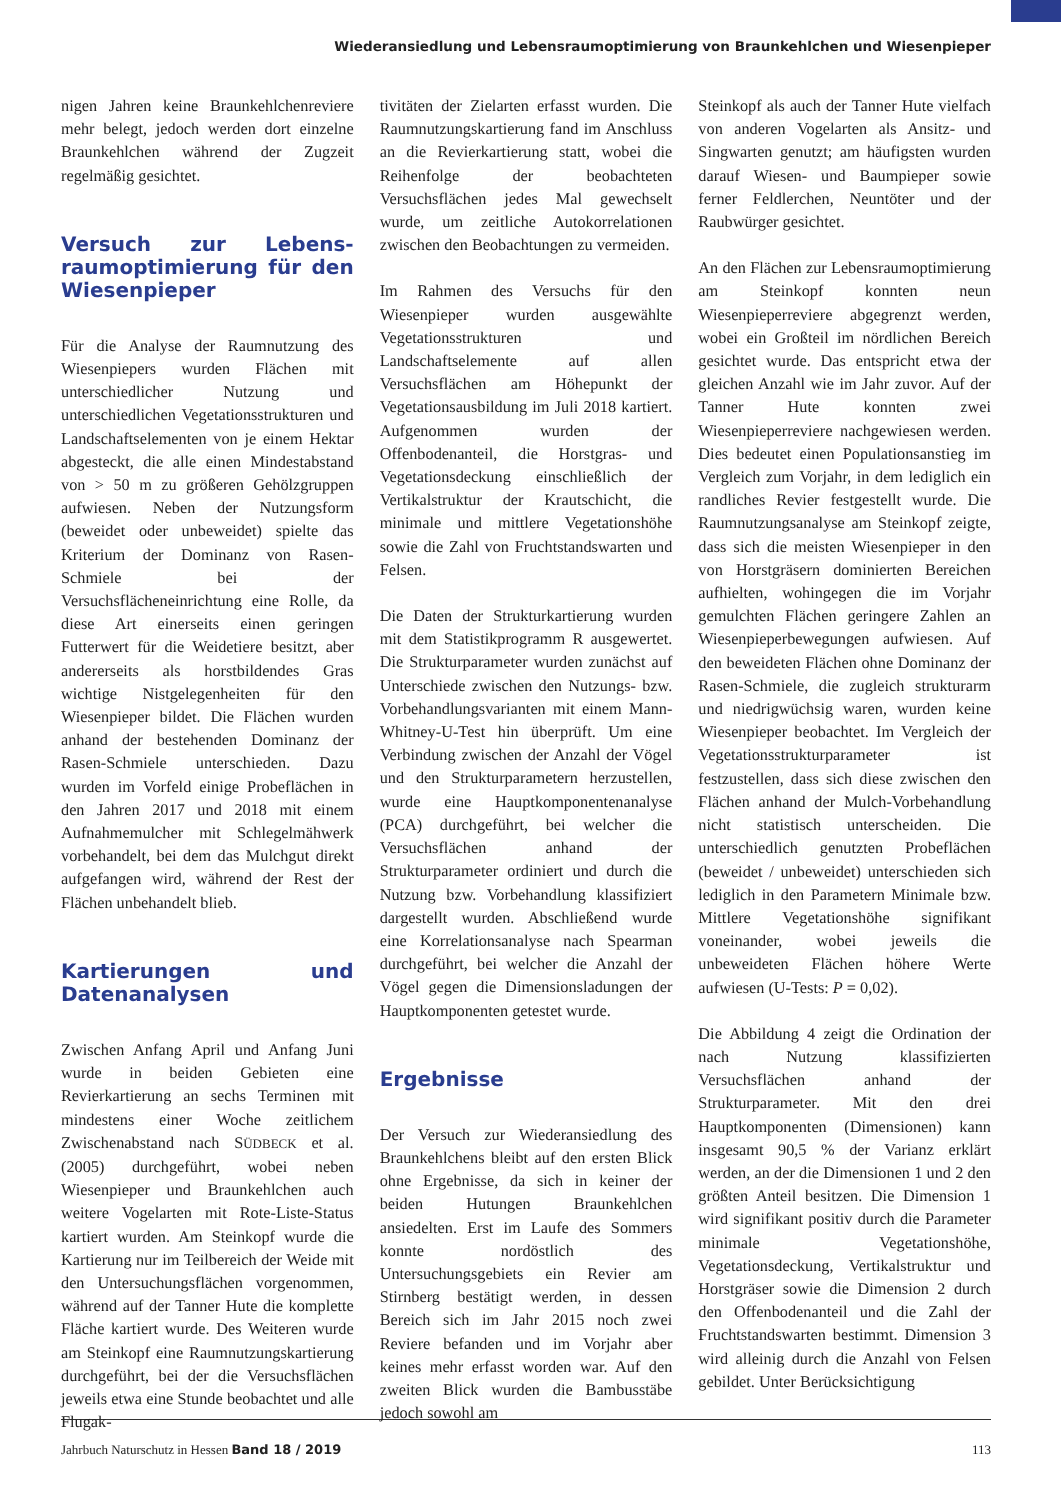Wiederansiedlung und Lebensraumoptimierung von Braunkehlchen und Wiesenpieper
nigen Jahren keine Braunkehlchenreviere mehr belegt, jedoch werden dort einzelne Braunkehlchen während der Zugzeit regelmäßig gesichtet.
Versuch zur Lebens­raumoptimierung für den Wiesenpieper
Für die Analyse der Raumnutzung des Wiesenpiepers wurden Flächen mit unterschiedlicher Nutzung und unterschiedlichen Vegetationsstrukturen und Landschaftselementen von je einem Hektar abgesteckt, die alle einen Mindestabstand von > 50 m zu größeren Gehölzgruppen aufwiesen. Neben der Nutzungsform (beweidet oder unbeweidet) spielte das Kriterium der Dominanz von Rasen-Schmiele bei der Versuchsflächeneinrichtung eine Rolle, da diese Art einerseits einen geringen Futterwert für die Weidetiere besitzt, aber andererseits als horstbildendes Gras wichtige Nistgelegenheiten für den Wiesenpieper bildet. Die Flächen wurden anhand der bestehenden Dominanz der Rasen-Schmiele unterschieden. Dazu wurden im Vorfeld einige Probeflächen in den Jahren 2017 und 2018 mit einem Aufnahmemulcher mit Schlegelmähwerk vorbehandelt, bei dem das Mulchgut direkt aufgefangen wird, während der Rest der Flächen unbehandelt blieb.
Kartierungen und Datenanalysen
Zwischen Anfang April und Anfang Juni wurde in beiden Gebieten eine Revierkartierung an sechs Terminen mit mindestens einer Woche zeitlichem Zwischenabstand nach SÜDBECK et al. (2005) durchgeführt, wobei neben Wiesenpieper und Braunkehlchen auch weitere Vogelarten mit Rote-Liste-Status kartiert wurden. Am Steinkopf wurde die Kartierung nur im Teilbereich der Weide mit den Untersuchungsflächen vorgenommen, während auf der Tanner Hute die komplette Fläche kartiert wurde. Des Weiteren wurde am Steinkopf eine Raumnutzungskartierung durchgeführt, bei der die Versuchsflächen jeweils etwa eine Stunde beobachtet und alle Flugak-
tivitäten der Zielarten erfasst wurden. Die Raumnutzungskartierung fand im Anschluss an die Revierkartierung statt, wobei die Reihenfolge der beobachteten Versuchsflächen jedes Mal gewechselt wurde, um zeitliche Autokorrelationen zwischen den Beobachtungen zu vermeiden.
Im Rahmen des Versuchs für den Wiesenpieper wurden ausgewählte Vegetationsstrukturen und Landschaftselemente auf allen Versuchsflächen am Höhepunkt der Vegetationsausbildung im Juli 2018 kartiert. Aufgenommen wurden der Offenbodenanteil, die Horstgras- und Vegetationsdeckung einschließlich der Vertikalstruktur der Krautschicht, die minimale und mittlere Vegetationshöhe sowie die Zahl von Fruchtstandswarten und Felsen.
Die Daten der Strukturkartierung wurden mit dem Statistikprogramm R ausgewertet. Die Strukturparameter wurden zunächst auf Unterschiede zwischen den Nutzungs- bzw. Vorbehandlungsvarianten mit einem Mann-Whitney-U-Test hin überprüft. Um eine Verbindung zwischen der Anzahl der Vögel und den Strukturparametern herzustellen, wurde eine Hauptkomponentenanalyse (PCA) durchgeführt, bei welcher die Versuchsflächen anhand der Strukturparameter ordiniert und durch die Nutzung bzw. Vorbehandlung klassifiziert dargestellt wurden. Abschließend wurde eine Korrelationsanalyse nach Spearman durchgeführt, bei welcher die Anzahl der Vögel gegen die Dimensionsladungen der Hauptkomponenten getestet wurde.
Ergebnisse
Der Versuch zur Wiederansiedlung des Braunkehlchens bleibt auf den ersten Blick ohne Ergebnisse, da sich in keiner der beiden Hutungen Braunkehlchen ansiedelten. Erst im Laufe des Sommers konnte nordöstlich des Untersuchungsgebiets ein Revier am Stirnberg bestätigt werden, in dessen Bereich sich im Jahr 2015 noch zwei Reviere befanden und im Vorjahr aber keines mehr erfasst worden war. Auf den zweiten Blick wurden die Bambusstäbe jedoch sowohl am
Steinkopf als auch der Tanner Hute vielfach von anderen Vogelarten als Ansitz- und Singwarten genutzt; am häufigsten wurden darauf Wiesen- und Baumpieper sowie ferner Feldlerchen, Neuntöter und der Raubwürger gesichtet.
An den Flächen zur Lebensraumoptimierung am Steinkopf konnten neun Wiesenpieperreviere abgegrenzt werden, wobei ein Großteil im nördlichen Bereich gesichtet wurde. Das entspricht etwa der gleichen Anzahl wie im Jahr zuvor. Auf der Tanner Hute konnten zwei Wiesenpieperreviere nachgewiesen werden. Dies bedeutet einen Populationsanstieg im Vergleich zum Vorjahr, in dem lediglich ein randliches Revier festgestellt wurde. Die Raumnutzungsanalyse am Steinkopf zeigte, dass sich die meisten Wiesenpieper in den von Horstgräsern dominierten Bereichen aufhielten, wohingegen die im Vorjahr gemulchten Flächen geringere Zahlen an Wiesenpieperbewegungen aufwiesen. Auf den beweideten Flächen ohne Dominanz der Rasen-Schmiele, die zugleich strukturarm und niedrigwüchsig waren, wurden keine Wiesenpieper beobachtet. Im Vergleich der Vegetationsstrukturparameter ist festzustellen, dass sich diese zwischen den Flächen anhand der Mulch-Vorbehandlung nicht statistisch unterscheiden. Die unterschiedlich genutzten Probeflächen (beweidet / unbeweidet) unterschieden sich lediglich in den Parametern Minimale bzw. Mittlere Vegetationshöhe signifikant voneinander, wobei jeweils die unbeweideten Flächen höhere Werte aufwiesen (U-Tests: P = 0,02).
Die Abbildung 4 zeigt die Ordination der nach Nutzung klassifizierten Versuchsflächen anhand der Strukturparameter. Mit den drei Hauptkomponenten (Dimensionen) kann insgesamt 90,5 % der Varianz erklärt werden, an der die Dimensionen 1 und 2 den größten Anteil besitzen. Die Dimension 1 wird signifikant positiv durch die Parameter minimale Vegetationshöhe, Vegetationsdeckung, Vertikalstruktur und Horstgräser sowie die Dimension 2 durch den Offenbodenanteil und die Zahl der Fruchtstandswarten bestimmt. Dimension 3 wird alleinig durch die Anzahl von Felsen gebildet. Unter Berücksichtigung
Jahrbuch Naturschutz in Hessen Band 18 / 2019 113